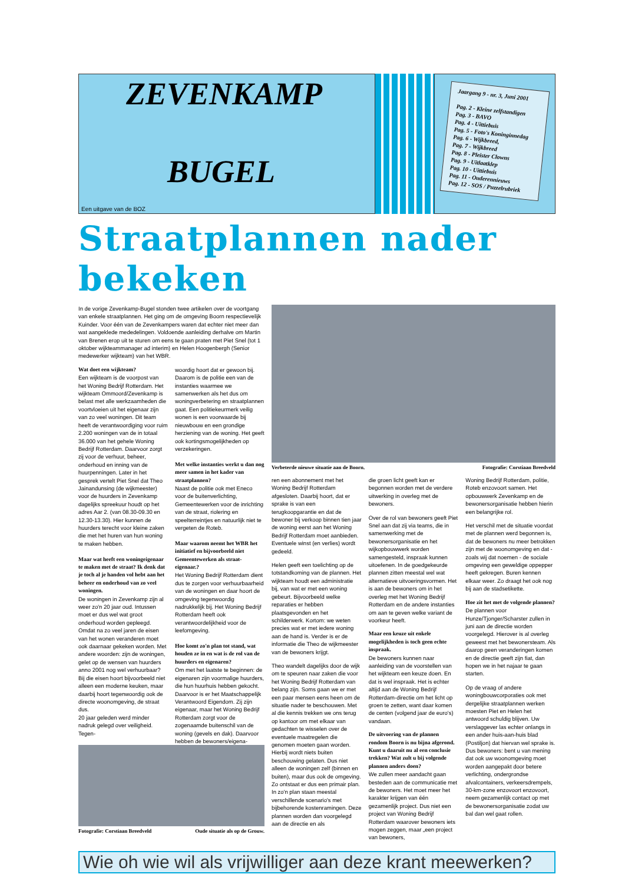ZEVENKAMP
BUGEL
Een uitgave van de BOZ
Jaargang 9 - nr. 3, Juni 2001
Pag. 2 - Kleine zelfstandigen
Pag. 3 - BAVO
Pag. 4 - Uittiebuis
Pag. 5 - Foto's Koninginnedag
Pag. 6 - Wijkbreed,
Pag. 7 - Wijkbreed
Pag. 8 - Pleister Clowns
Pag. 9 - Uitlaatklep
Pag. 10 - Uittiebuis
Pag. 11 - Ouderennieuws
Pag. 12 - SOS / Puzzelrubriek
Straatplannen nader bekeken
In de vorige Zevenkamp-Bugel stonden twee artikelen over de voortgang van enkele straatplannen. Het ging om de omgeving Boorn respectievelijk Kuinder. Voor één van de Zevenkampers waren dat echter niet meer dan wat aangeklede mededelingen. Voldoende aanleiding derhalve om Martin van Brenen erop uit te sturen om eens te gaan praten met Piet Snel (tot 1 oktober wijkteammanager ad interim) en Helen Hoogenbergh (Senior medewerker wijkteam) van het WBR.
Wat doet een wijkteam?
Een wijkteam is de voorpost van het Woning Bedrijf Rotterdam. Het wijkteam Ommoord/Zevenkamp is belast met alle werkzaamheden die voortvloeien uit het eigenaar zijn van zo veel woningen. Dit team heeft de verantwoordiging voor ruim 2.200 woningen van de in totaal 36.000 van het gehele Woning Bedrijf Rotterdam. Daarvoor zorgt zij voor de verhuur, beheer, onderhoud en inning van de huurpenningen. Later in het gesprek vertelt Piet Snel dat Theo Jainandunsing (de wijkmeester) voor de huurders in Zevenkamp dagelijks spreekuur houdt op het adres Aar 2. (van 08.30-09.30 en 12.30-13.30). Hier kunnen de huurders terecht voor kleine zaken die met het huren van hun woning te maken hebben.
Maar wat heeft een woningeigenaar te maken met de straat? Ik denk dat je toch al je handen vol hebt aan het beheer en onderhoud van zo veel woningen.
De woningen in Zevenkamp zijn al weer zo'n 20 jaar oud. Intussen moet er dus wel wat groot onderhoud worden gepleegd. Omdat na zo veel jaren de eisen van het wonen veranderen moet ook daarnaar gekeken worden. Met andere woorden: zijn de woningen, gelet op de wensen van huurders anno 2001 nog wel verhuurbaar? Bij die eisen hoort bijvoorbeeld niet alleen een moderne keuken, maar daarbij hoort tegenwoordig ook de directe woonomgeving, de straat dus.
20 jaar geleden werd minder nadruk gelegd over veiligheid. Tegen-
woordig hoort dat er gewoon bij. Daarom is de politie een van de instanties waarmee we samenwerken als het dus om woningverbetering en straatplannen gaat. Een politiekeurmerk veilig wonen is een voorwaarde bij nieuwbouw en een grondige herziening van de woning. Het geeft ook kortingsmogelijkheden op verzekeringen.
Met welke instanties werkt u dan nog meer samen in het kader van straatplannen?
Naast de politie ook met Eneco voor de buitenverlichting, Gemeentewerken voor de inrichting van de straat, riolering en speelterreintjes en natuurlijk niet te vergeten de Roteb.
Maar waarom neemt het WBR het initiatief en bijvoorbeeld niet Gemeentewerken als straat-eigenaar.?
Het Woning Bedrijf Rotterdam dient dus te zorgen voor verhuurbaarheid van de woningen en daar hoort de omgeving tegenwoordig nadrukkelijk bij. Het Woning Bedrijf Rotterdam heeft ook verantwoordelijkheid voor de leefomgeving.
Hoe komt zo'n plan tot stand, wat houden ze in en wat is de rol van de huurders en eigenaren?
Om met het laatste te beginnen: de eigenaren zijn voormalige huurders, die hun huurhuis hebben gekocht. Daarvoor is er het Maatschappelijk Verantwoord Eigendom. Zij zijn eigenaar, maar het Woning Bedrijf Rotterdam zorgt voor de zogenaamde buitenschil van de woning (gevels en dak). Daarvoor hebben de bewoners/eigena-
Fotografie: Corstiaan Breedveld Oude situatie als op de Grouw.
Verbeterde nieuwe situatie aan de Boorn. Fotografie: Corstiaan Breedveld
ren een abonnement met het Woning Bedrijf Rotterdam afgesloten. Daarbij hoort, dat er sprake is van een terugkoopgarantie en dat de bewoner bij verkoop binnen tien jaar de woning eerst aan het Woning Bedrijf Rotterdam moet aanbieden. Eventuele winst (en verlies) wordt gedeeld.
Helen geeft een toelichting op de totstandkoming van de plannen. Het wijkteam houdt een administratie bij, van wat er met een woning gebeurt. Bijvoorbeeld welke reparaties er hebben plaatsgevonden en het schilderwerk. Kortom: we weten precies wat er met iedere woning aan de hand is. Verder is er de informatie die Theo de wijkmeester van de bewoners krijgt.
Theo wandelt dagelijks door de wijk om te speuren naar zaken die voor het Woning Bedrijf Rotterdam van belang zijn. Soms gaan we er met een paar mensen eens heen om de situatie nader te beschouwen. Met al die kennis trekken we ons terug op kantoor om met elkaar van gedachten te wisselen over de eventuele maatregelen die genomen moeten gaan worden. Hierbij wordt niets buiten beschouwing gelaten. Dus niet alleen de woningen zelf (binnen en buiten), maar dus ook de omgeving. Zo ontstaat er dus een primair plan. In zo'n plan staan meestal verschillende scenario's met bijbehorende kostenramingen. Deze plannen worden dan voorgelegd aan de directie en als
die groen licht geeft kan er begonnen worden met de verdere uitwerking in overleg met de bewoners.
Over de rol van bewoners geeft Piet Snel aan dat zij via teams, die in samenwerking met de bewonersorganisatie en het wijkopbouwwerk worden samengesteld, inspraak kunnen uitoefenen. In de goedgekeurde plannen zitten meestal wel wat alternatieve uitvoeringsvormen. Het is aan de bewoners om in het overleg met het Woning Bedrijf Rotterdam en de andere instanties om aan te geven welke variant de voorkeur heeft.
Maar een keuze uit enkele mogelijkheden is toch geen echte inspraak.
De bewoners kunnen naar aanleiding van de voorstellen van het wijkteam een keuze doen. En dat is wel inspraak. Het is echter altijd aan de Woning Bedrijf Rotterdam-directie om het licht op groen te zetten, want daar komen de centen (volgend jaar de euro's) vandaan.
De uitvoering van de plannen rondom Boorn is nu bijna afgerond. Kunt u daaruit nu al een conclusie trekken? Wat zult u bij volgende plannen anders doen?
We zullen meer aandacht gaan besteden aan de communicatie met de bewoners. Het moet meer het karakter krijgen van één gezamenlijk project. Dus niet een project van Woning Bedrijf Rotterdam waarover bewoners iets mogen zeggen, maar „een project van bewoners,
Woning Bedrijf Rotterdam, politie, Roteb enzovoort samen. Het opbouwwerk Zevenkamp en de bewonersorganisatie hebben hierin een belangrijke rol.
Het verschil met de situatie voordat met de plannen werd begonnen is, dat de bewoners nu meer betrokken zijn met de woonomgeving en dat -zoals wij dat noemen - de sociale omgeving een geweldige oppepper heeft gekregen. Buren kennen elkaar weer. Zo draagt het ook nog bij aan de stadsetikette.
Hoe zit het met de volgende plannen?
De plannen voor Hunze/Tjonger/Scharster zullen in juni aan de directie worden voorgelegd. Hierover is al overleg geweest met het bewonersteam. Als daarop geen veranderingen komen en de directie geeft zijn fiat, dan hopen we in het najaar te gaan starten.
Op de vraag of andere woningbouwcorporaties ook met dergelijke straatplannen werken moesten Piet en Helen het antwoord schuldig blijven. Uw verslaggever las echter onlangs in een ander huis-aan-huis blad (Postiljon) dat hiervan wel sprake is. Dus bewoners: bent u van mening dat ook uw woonomgeving moet worden aangepakt door betere verlichting, ondergrondse afvalcontainers, verkeersdrempels, 30-km-zone enzovoort enzovoort, neem gezamenlijk contact op met de bewonersorganisatie zodat uw bal dan wel gaat rollen.
Wie oh wie wil als vrijwilliger aan deze krant meewerken?